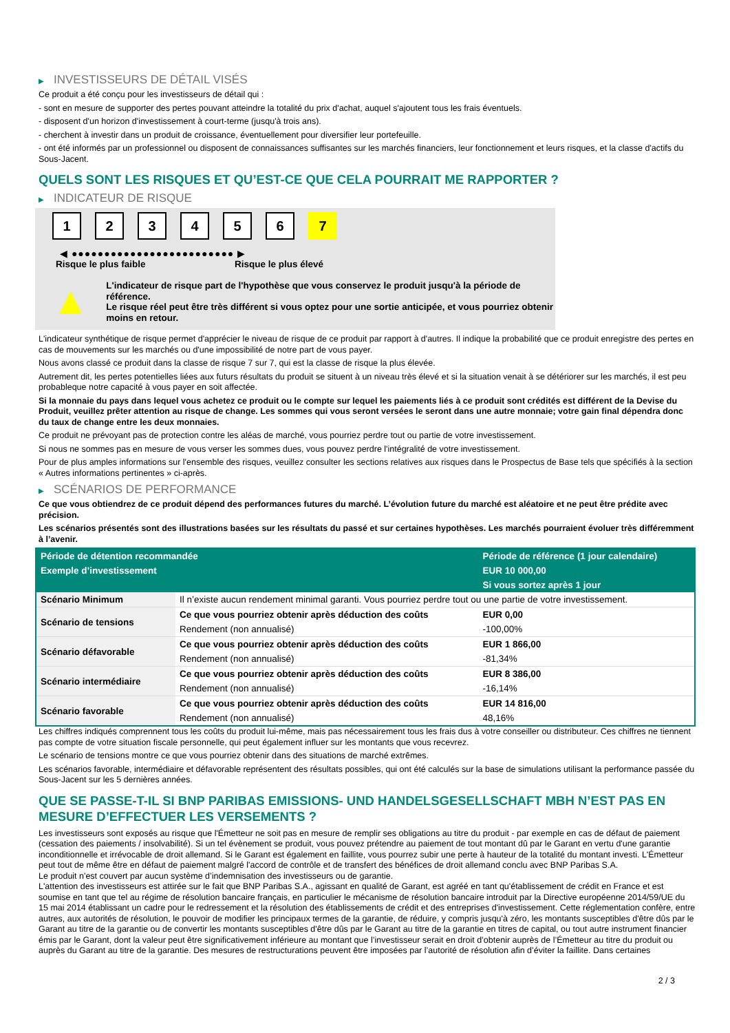▶ INVESTISSEURS DE DÉTAIL VISÉS
Ce produit a été conçu pour les investisseurs de détail qui :
- sont en mesure de supporter des pertes pouvant atteindre la totalité du prix d'achat, auquel s'ajoutent tous les frais éventuels.
- disposent d'un horizon d'investissement à court-terme (jusqu'à trois ans).
- cherchent à investir dans un produit de croissance, éventuellement pour diversifier leur portefeuille.
- ont été informés par un professionnel ou disposent de connaissances suffisantes sur les marchés financiers, leur fonctionnement et leurs risques, et la classe d'actifs du Sous-Jacent.
QUELS SONT LES RISQUES ET QU’EST-CE QUE CELA POURRAIT ME RAPPORTER ?
▶ INDICATEUR DE RISQUE
1 2 3 4 5 6 7
◀ ●●●●●●●●●●●●●●●●●●●●●●●●● ▶
Risque le plus faible Risque le plus élevé
▲
L'indicateur de risque part de l'hypothèse que vous conservez le produit jusqu'à la période de référence.
Le risque réel peut être très différent si vous optez pour une sortie anticipée, et vous pourriez obtenir moins en retour.
L'indicateur synthétique de risque permet d'apprécier le niveau de risque de ce produit par rapport à d'autres. Il indique la probabilité que ce produit enregistre des pertes en cas de mouvements sur les marchés ou d'une impossibilité de notre part de vous payer.
Nous avons classé ce produit dans la classe de risque 7 sur 7, qui est la classe de risque la plus élevée.
Autrement dit, les pertes potentielles liées aux futurs résultats du produit se situent à un niveau très élevé et si la situation venait à se détériorer sur les marchés, il est peu probableque notre capacité à vous payer en soit affectée.
Si la monnaie du pays dans lequel vous achetez ce produit ou le compte sur lequel les paiements liés à ce produit sont crédités est différent de la Devise du Produit, veuillez prêter attention au risque de change. Les sommes qui vous seront versées le seront dans une autre monnaie; votre gain final dépendra donc du taux de change entre les deux monnaies.
Ce produit ne prévoyant pas de protection contre les aléas de marché, vous pourriez perdre tout ou partie de votre investissement.
Si nous ne sommes pas en mesure de vous verser les sommes dues, vous pouvez perdre l'intégralité de votre investissement.
Pour de plus amples informations sur l'ensemble des risques, veuillez consulter les sections relatives aux risques dans le Prospectus de Base tels que spécifiés à la section « Autres informations pertinentes » ci-après.
▶ SCÉNARIOS DE PERFORMANCE
Ce que vous obtiendrez de ce produit dépend des performances futures du marché. L’évolution future du marché est aléatoire et ne peut être prédite avec précision.
Les scénarios présentés sont des illustrations basées sur les résultats du passé et sur certaines hypothèses. Les marchés pourraient évoluer très différemment à l’avenir.
| Période de détention recommandée | | Période de référence (1 jour calendaire) |
| --- | --- | --- |
| Exemple d’investissement | | EUR 10 000,00 |
| | | Si vous sortez après 1 jour |
| Scénario Minimum | Il n’existe aucun rendement minimal garanti. Vous pourriez perdre tout ou une partie de votre investissement. | |
| Scénario de tensions | Ce que vous pourriez obtenir après déduction des coûts | EUR 0,00 |
| | Rendement (non annualisé) | -100,00% |
| Scénario défavorable | Ce que vous pourriez obtenir après déduction des coûts | EUR 1 866,00 |
| | Rendement (non annualisé) | -81,34% |
| Scénario intermédiaire | Ce que vous pourriez obtenir après déduction des coûts | EUR 8 386,00 |
| | Rendement (non annualisé) | -16,14% |
| Scénario favorable | Ce que vous pourriez obtenir après déduction des coûts | EUR 14 816,00 |
| | Rendement (non annualisé) | 48,16% |
Les chiffres indiqués comprennent tous les coûts du produit lui-même, mais pas nécessairement tous les frais dus à votre conseiller ou distributeur. Ces chiffres ne tiennent pas compte de votre situation fiscale personnelle, qui peut également influer sur les montants que vous recevrez.
Le scénario de tensions montre ce que vous pourriez obtenir dans des situations de marché extrêmes.
Les scénarios favorable, intermédiaire et défavorable représentent des résultats possibles, qui ont été calculés sur la base de simulations utilisant la performance passée du Sous-Jacent sur les 5 dernières années.
QUE SE PASSE-T-IL SI BNP PARIBAS EMISSIONS- UND HANDELSGESELLSCHAFT MBH N’EST PAS EN MESURE D’EFFECTUER LES VERSEMENTS ?
Les investisseurs sont exposés au risque que l'Émetteur ne soit pas en mesure de remplir ses obligations au titre du produit - par exemple en cas de défaut de paiement (cessation des paiements / insolvabilité). Si un tel évènement se produit, vous pouvez prétendre au paiement de tout montant dû par le Garant en vertu d'une garantie inconditionnelle et irrévocable de droit allemand. Si le Garant est également en faillite, vous pourrez subir une perte à hauteur de la totalité du montant investi. L'Émetteur peut tout de même être en défaut de paiement malgré l'accord de contrôle et de transfert des bénéfices de droit allemand conclu avec BNP Paribas S.A.
Le produit n'est couvert par aucun système d’indemnisation des investisseurs ou de garantie.
L'attention des investisseurs est attirée sur le fait que BNP Paribas S.A., agissant en qualité de Garant, est agréé en tant qu'établissement de crédit en France et est soumise en tant que tel au régime de résolution bancaire français, en particulier le mécanisme de résolution bancaire introduit par la Directive européenne 2014/59/UE du 15 mai 2014 établissant un cadre pour le redressement et la résolution des établissements de crédit et des entreprises d'investissement. Cette réglementation confère, entre autres, aux autorités de résolution, le pouvoir de modifier les principaux termes de la garantie, de réduire, y compris jusqu'à zéro, les montants susceptibles d'être dûs par le Garant au titre de la garantie ou de convertir les montants susceptibles d'être dûs par le Garant au titre de la garantie en titres de capital, ou tout autre instrument financier émis par le Garant, dont la valeur peut être significativement inférieure au montant que l’investisseur serait en droit d’obtenir auprès de l’Émetteur au titre du produit ou auprès du Garant au titre de la garantie. Des mesures de restructurations peuvent être imposées par l’autorité de résolution afin d’éviter la faillite. Dans certaines
2 / 3